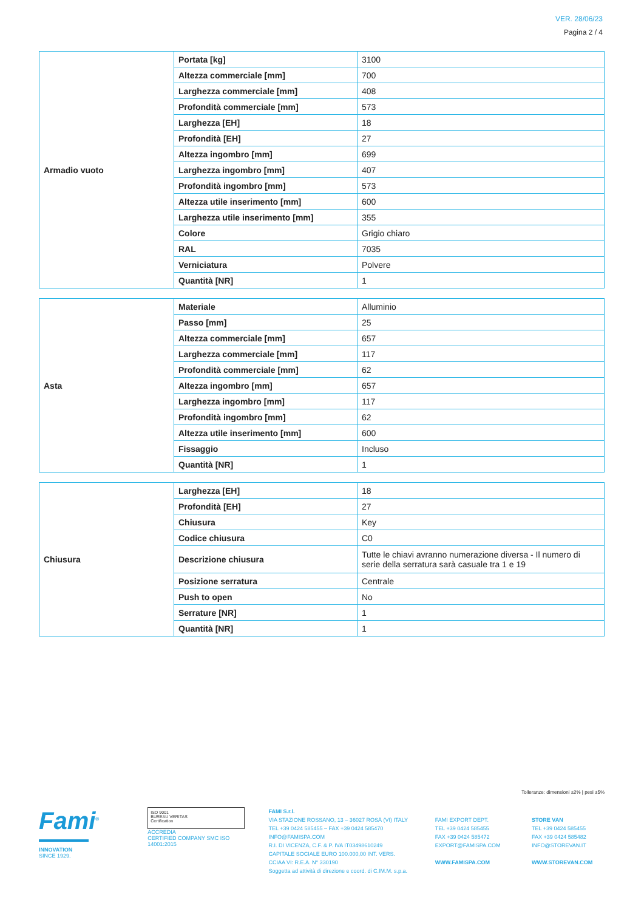VER. 28/06/23
Pagina 2 / 4
| Armadio vuoto | Portata [kg] | 3100 |
| | Altezza commerciale [mm] | 700 |
| | Larghezza commerciale [mm] | 408 |
| | Profondità commerciale [mm] | 573 |
| | Larghezza [EH] | 18 |
| | Profondità [EH] | 27 |
| | Altezza ingombro [mm] | 699 |
| | Larghezza ingombro [mm] | 407 |
| | Profondità ingombro [mm] | 573 |
| | Altezza utile inserimento [mm] | 600 |
| | Larghezza utile inserimento [mm] | 355 |
| | Colore | Grigio chiaro |
| | RAL | 7035 |
| | Verniciatura | Polvere |
| | Quantità [NR] | 1 |
| Asta | Materiale | Alluminio |
| | Passo [mm] | 25 |
| | Altezza commerciale [mm] | 657 |
| | Larghezza commerciale [mm] | 117 |
| | Profondità commerciale [mm] | 62 |
| | Altezza ingombro [mm] | 657 |
| | Larghezza ingombro [mm] | 117 |
| | Profondità ingombro [mm] | 62 |
| | Altezza utile inserimento [mm] | 600 |
| | Fissaggio | Incluso |
| | Quantità [NR] | 1 |
| Chiusura | Larghezza [EH] | 18 |
| | Profondità [EH] | 27 |
| | Chiusura | Key |
| | Codice chiusura | C0 |
| | Descrizione chiusura | Tutte le chiavi avranno numerazione diversa - Il numero di serie della serratura sarà casuale tra 1 e 19 |
| | Posizione serratura | Centrale |
| | Push to open | No |
| | Serrature [NR] | 1 |
| | Quantità [NR] | 1 |
Tolleranze: dimensioni ±2% | pesi ±5%
Fami<sup>®</sup>
INNOVATION
SINCE 1929.
ISO 9001
BUREAU VERITAS
Certification
ACCREDIA
CERTIFIED COMPANY SMC ISO 14001:2015
FAMI S.r.l.
VIA STAZIONE ROSSANO, 13 – 36027 ROSÀ (VI) ITALY
TEL +39 0424 585455 – FAX +39 0424 585470
INFO@FAMISPA.COM
R.I. DI VICENZA, C.F. & P. IVA IT03498610249
CAPITALE SOCIALE EURO 100.000,00 INT. VERS.
CCIAA VI: R.E.A. N° 330190
Soggetta ad attività di direzione e coord. di C.IM.M. s.p.a.
FAMI EXPORT DEPT.
TEL +39 0424 585455
FAX +39 0424 585472
EXPORT@FAMISPA.COM
WWW.FAMISPA.COM
STORE VAN
TEL +39 0424 585455
FAX +39 0424 585482
INFO@STOREVAN.IT
WWW.STOREVAN.COM